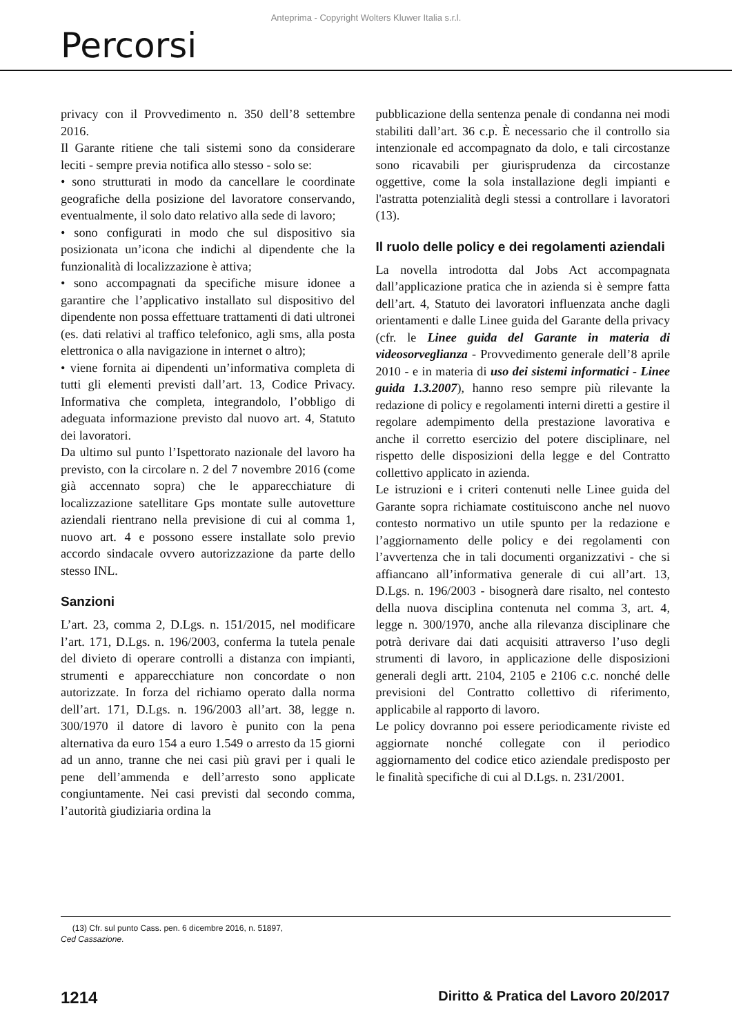Anteprima - Copyright Wolters Kluwer Italia s.r.l.
Percorsi
privacy con il Provvedimento n. 350 dell’8 settembre 2016.
Il Garante ritiene che tali sistemi sono da considerare leciti - sempre previa notifica allo stesso - solo se:
• sono strutturati in modo da cancellare le coordinate geografiche della posizione del lavoratore conservando, eventualmente, il solo dato relativo alla sede di lavoro;
• sono configurati in modo che sul dispositivo sia posizionata un’icona che indichi al dipendente che la funzionalità di localizzazione è attiva;
• sono accompagnati da specifiche misure idonee a garantire che l’applicativo installato sul dispositivo del dipendente non possa effettuare trattamenti di dati ultronei (es. dati relativi al traffico telefonico, agli sms, alla posta elettronica o alla navigazione in internet o altro);
• viene fornita ai dipendenti un’informativa completa di tutti gli elementi previsti dall’art. 13, Codice Privacy. Informativa che completa, integrandolo, l’obbligo di adeguata informazione previsto dal nuovo art. 4, Statuto dei lavoratori.
Da ultimo sul punto l’Ispettorato nazionale del lavoro ha previsto, con la circolare n. 2 del 7 novembre 2016 (come già accennato sopra) che le apparecchiature di localizzazione satellitare Gps montate sulle autovetture aziendali rientrano nella previsione di cui al comma 1, nuovo art. 4 e possono essere installate solo previo accordo sindacale ovvero autorizzazione da parte dello stesso INL.
Sanzioni
L’art. 23, comma 2, D.Lgs. n. 151/2015, nel modificare l’art. 171, D.Lgs. n. 196/2003, conferma la tutela penale del divieto di operare controlli a distanza con impianti, strumenti e apparecchiature non concordate o non autorizzate. In forza del richiamo operato dalla norma dell’art. 171, D.Lgs. n. 196/2003 all’art. 38, legge n. 300/1970 il datore di lavoro è punito con la pena alternativa da euro 154 a euro 1.549 o arresto da 15 giorni ad un anno, tranne che nei casi più gravi per i quali le pene dell’ammenda e dell’arresto sono applicate congiuntamente. Nei casi previsti dal secondo comma, l’autorità giudiziaria ordina la
pubblicazione della sentenza penale di condanna nei modi stabiliti dall’art. 36 c.p. È necessario che il controllo sia intenzionale ed accompagnato da dolo, e tali circostanze sono ricavabili per giurisprudenza da circostanze oggettive, come la sola installazione degli impianti e l'astratta potenzialità degli stessi a controllare i lavoratori (13).
Il ruolo delle policy e dei regolamenti aziendali
La novella introdotta dal Jobs Act accompagnata dall’applicazione pratica che in azienda si è sempre fatta dell’art. 4, Statuto dei lavoratori influenzata anche dagli orientamenti e dalle Linee guida del Garante della privacy (cfr. le Linee guida del Garante in materia di videosorveglianza - Provvedimento generale dell’8 aprile 2010 - e in materia di uso dei sistemi informatici - Linee guida 1.3.2007), hanno reso sempre più rilevante la redazione di policy e regolamenti interni diretti a gestire il regolare adempimento della prestazione lavorativa e anche il corretto esercizio del potere disciplinare, nel rispetto delle disposizioni della legge e del Contratto collettivo applicato in azienda.
Le istruzioni e i criteri contenuti nelle Linee guida del Garante sopra richiamate costituiscono anche nel nuovo contesto normativo un utile spunto per la redazione e l’aggiornamento delle policy e dei regolamenti con l’avvertenza che in tali documenti organizzativi - che si affiancano all’informativa generale di cui all’art. 13, D.Lgs. n. 196/2003 - bisognerà dare risalto, nel contesto della nuova disciplina contenuta nel comma 3, art. 4, legge n. 300/1970, anche alla rilevanza disciplinare che potrà derivare dai dati acquisiti attraverso l’uso degli strumenti di lavoro, in applicazione delle disposizioni generali degli artt. 2104, 2105 e 2106 c.c. nonché delle previsioni del Contratto collettivo di riferimento, applicabile al rapporto di lavoro.
Le policy dovranno poi essere periodicamente riviste ed aggiornate nonché collegate con il periodico aggiornamento del codice etico aziendale predisposto per le finalità specifiche di cui al D.Lgs. n. 231/2001.
(13) Cfr. sul punto Cass. pen. 6 dicembre 2016, n. 51897,
Ced Cassazione.
1214 Diritto & Pratica del Lavoro 20/2017